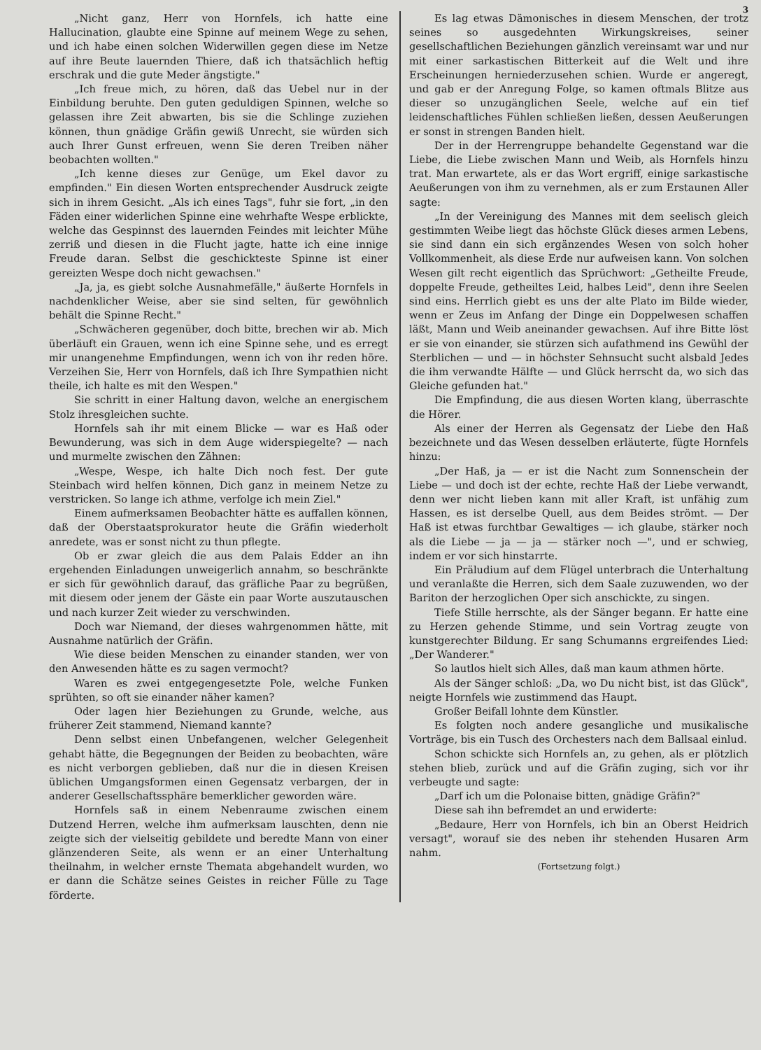3
„Nicht ganz, Herr von Hornfels, ich hatte eine Hallucination, glaubte eine Spinne auf meinem Wege zu sehen, und ich habe einen solchen Widerwillen gegen diese im Netze auf ihre Beute lauernden Thiere, daß ich thatsächlich heftig erschrak und die gute Meder ängstigte."
„Ich freue mich, zu hören, daß das Uebel nur in der Einbildung beruhte. Den guten geduldigen Spinnen, welche so gelassen ihre Zeit abwarten, bis sie die Schlinge zuziehen können, thun gnädige Gräfin gewiß Unrecht, sie würden sich auch Ihrer Gunst erfreuen, wenn Sie deren Treiben näher beobachten wollten."
„Ich kenne dieses zur Genüge, um Ekel davor zu empfinden." Ein diesen Worten entsprechender Ausdruck zeigte sich in ihrem Gesicht. „Als ich eines Tags", fuhr sie fort, „in den Fäden einer widerlichen Spinne eine wehrhafte Wespe erblickte, welche das Gespinnst des lauernden Feindes mit leichter Mühe zerriß und diesen in die Flucht jagte, hatte ich eine innige Freude daran. Selbst die geschickteste Spinne ist einer gereizten Wespe doch nicht gewachsen."
„Ja, ja, es giebt solche Ausnahmefälle," äußerte Hornfels in nachdenklicher Weise, aber sie sind selten, für gewöhnlich behält die Spinne Recht."
„Schwächeren gegenüber, doch bitte, brechen wir ab. Mich überläuft ein Grauen, wenn ich eine Spinne sehe, und es erregt mir unangenehme Empfindungen, wenn ich von ihr reden höre. Verzeihen Sie, Herr von Hornfels, daß ich Ihre Sympathien nicht theile, ich halte es mit den Wespen."
Sie schritt in einer Haltung davon, welche an energischem Stolz ihresgleichen suchte.
Hornfels sah ihr mit einem Blicke — war es Haß oder Bewunderung, was sich in dem Auge widerspiegelte? — nach und murmelte zwischen den Zähnen:
„Wespe, Wespe, ich halte Dich noch fest. Der gute Steinbach wird helfen können, Dich ganz in meinem Netze zu verstricken. So lange ich athme, verfolge ich mein Ziel."
Einem aufmerksamen Beobachter hätte es auffallen können, daß der Oberstaatsprokurator heute die Gräfin wiederholt anredete, was er sonst nicht zu thun pflegte.
Ob er zwar gleich die aus dem Palais Edder an ihn ergehenden Einladungen unweigerlich annahm, so beschränkte er sich für gewöhnlich darauf, das gräfliche Paar zu begrüßen, mit diesem oder jenem der Gäste ein paar Worte auszutauschen und nach kurzer Zeit wieder zu verschwinden.
Doch war Niemand, der dieses wahrgenommen hätte, mit Ausnahme natürlich der Gräfin.
Wie diese beiden Menschen zu einander standen, wer von den Anwesenden hätte es zu sagen vermocht?
Waren es zwei entgegengesetzte Pole, welche Funken sprühten, so oft sie einander näher kamen?
Oder lagen hier Beziehungen zu Grunde, welche, aus früherer Zeit stammend, Niemand kannte?
Denn selbst einen Unbefangenen, welcher Gelegenheit gehabt hätte, die Begegnungen der Beiden zu beobachten, wäre es nicht verborgen geblieben, daß nur die in diesen Kreisen üblichen Umgangsformen einen Gegensatz verbargen, der in anderer Gesellschaftssphäre bemerklicher geworden wäre.
Hornfels saß in einem Nebenraume zwischen einem Dutzend Herren, welche ihm aufmerksam lauschten, denn nie zeigte sich der vielseitig gebildete und beredte Mann von einer glänzenderen Seite, als wenn er an einer Unterhaltung theilnahm, in welcher ernste Themata abgehandelt wurden, wo er dann die Schätze seines Geistes in reicher Fülle zu Tage förderte.
Es lag etwas Dämonisches in diesem Menschen, der trotz seines so ausgedehnten Wirkungskreises, seiner gesellschaftlichen Beziehungen gänzlich vereinsamt war und nur mit einer sarkastischen Bitterkeit auf die Welt und ihre Erscheinungen herniederzusehen schien. Wurde er angeregt, und gab er der Anregung Folge, so kamen oftmals Blitze aus dieser so unzugänglichen Seele, welche auf ein tief leidenschaftliches Fühlen schließen ließen, dessen Aeußerungen er sonst in strengen Banden hielt.
Der in der Herrengruppe behandelte Gegenstand war die Liebe, die Liebe zwischen Mann und Weib, als Hornfels hinzu trat. Man erwartete, als er das Wort ergriff, einige sarkastische Aeußerungen von ihm zu vernehmen, als er zum Erstaunen Aller sagte:
„In der Vereinigung des Mannes mit dem seelisch gleich gestimmten Weibe liegt das höchste Glück dieses armen Lebens, sie sind dann ein sich ergänzendes Wesen von solch hoher Vollkommenheit, als diese Erde nur aufweisen kann. Von solchen Wesen gilt recht eigentlich das Sprüchwort: „Getheilte Freude, doppelte Freude, getheiltes Leid, halbes Leid", denn ihre Seelen sind eins. Herrlich giebt es uns der alte Plato im Bilde wieder, wenn er Zeus im Anfang der Dinge ein Doppelwesen schaffen läßt, Mann und Weib aneinander gewachsen. Auf ihre Bitte löst er sie von einander, sie stürzen sich aufathmend ins Gewühl der Sterblichen — und — in höchster Sehnsucht sucht alsbald Jedes die ihm verwandte Hälfte — und Glück herrscht da, wo sich das Gleiche gefunden hat."
Die Empfindung, die aus diesen Worten klang, überraschte die Hörer.
Als einer der Herren als Gegensatz der Liebe den Haß bezeichnete und das Wesen desselben erläuterte, fügte Hornfels hinzu:
„Der Haß, ja — er ist die Nacht zum Sonnenschein der Liebe — und doch ist der echte, rechte Haß der Liebe verwandt, denn wer nicht lieben kann mit aller Kraft, ist unfähig zum Hassen, es ist derselbe Quell, aus dem Beides strömt. — Der Haß ist etwas furchtbar Gewaltiges — ich glaube, stärker noch als die Liebe — ja — ja — stärker noch —", und er schwieg, indem er vor sich hinstarrte.
Ein Präludium auf dem Flügel unterbrach die Unterhaltung und veranlaßte die Herren, sich dem Saale zuzuwenden, wo der Bariton der herzoglichen Oper sich anschickte, zu singen.
Tiefe Stille herrschte, als der Sänger begann. Er hatte eine zu Herzen gehende Stimme, und sein Vortrag zeugte von kunstgerechter Bildung. Er sang Schumanns ergreifendes Lied: „Der Wanderer."
So lautlos hielt sich Alles, daß man kaum athmen hörte.
Als der Sänger schloß: „Da, wo Du nicht bist, ist das Glück", neigte Hornfels wie zustimmend das Haupt.
Großer Beifall lohnte dem Künstler.
Es folgten noch andere gesangliche und musikalische Vorträge, bis ein Tusch des Orchesters nach dem Ballsaal einlud.
Schon schickte sich Hornfels an, zu gehen, als er plötzlich stehen blieb, zurück und auf die Gräfin zuging, sich vor ihr verbeugte und sagte:
„Darf ich um die Polonaise bitten, gnädige Gräfin?"
Diese sah ihn befremdet an und erwiderte:
„Bedaure, Herr von Hornfels, ich bin an Oberst Heidrich versagt", worauf sie des neben ihr stehenden Husaren Arm nahm.
(Fortsetzung folgt.)